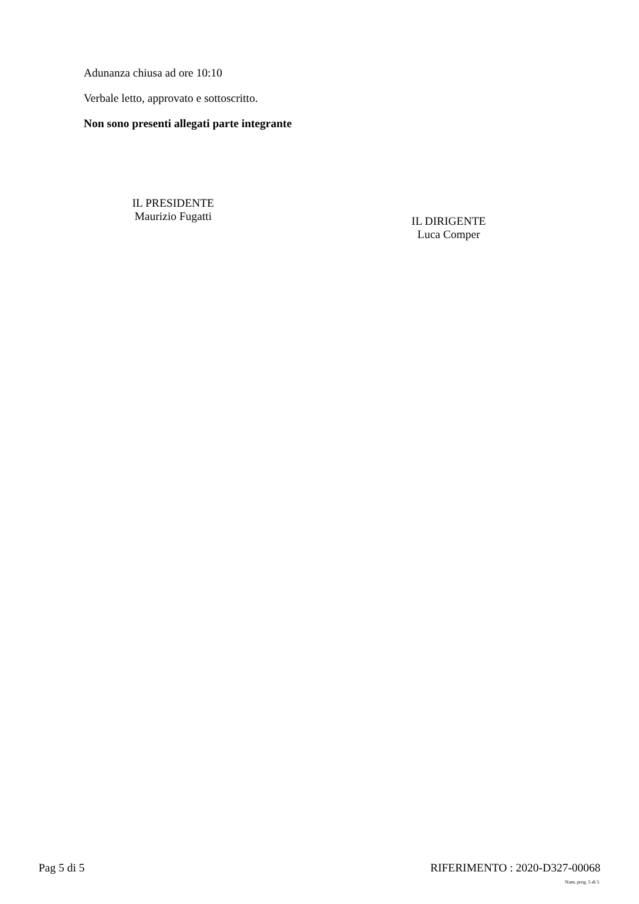Adunanza chiusa ad ore 10:10
Verbale letto, approvato e sottoscritto.
Non sono presenti allegati parte integrante
IL PRESIDENTE
Maurizio Fugatti
IL DIRIGENTE
Luca Comper
Pag 5 di 5 RIFERIMENTO : 2020-D327-00068
Num. prog. 5 di 5